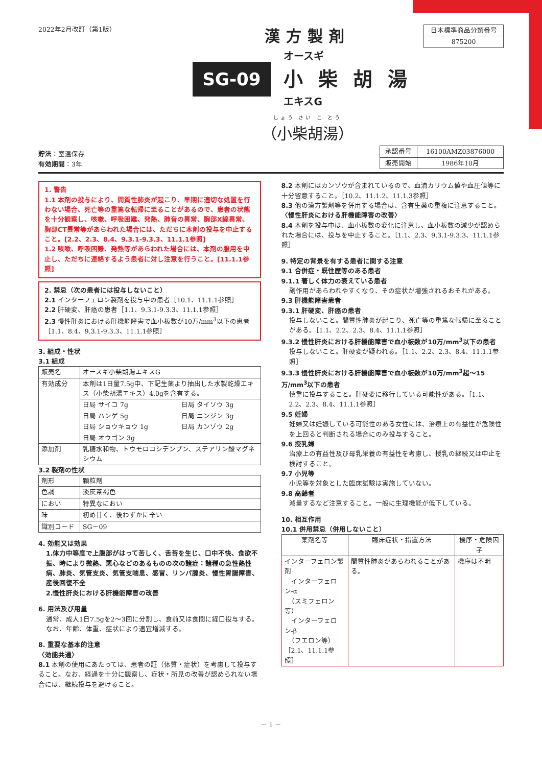2022年2月改訂（第1版）
漢方製剤
SG-09
オースギ
小柴胡湯
エキスG
しょう さい こ とう
（小柴胡湯）
| 日本標準商品分類番号 |
| 875200 |
貯法：室温保存
有効期間：3年
| 承認番号 | 16100AMZ03876000 |
| 販売開始 | 1986年10月 |
1. 警告
1.1 本剤の投与により、間質性肺炎が起こり、早期に適切な処置を行わない場合、死亡等の重篤な転帰に至ることがあるので、患者の状態を十分観察し、咳嗽、呼吸困難、発熱、肺音の異常、胸部X線異常、胸部CT異常等があらわれた場合には、ただちに本剤の投与を中止すること。[2.2、2.3、8.4、9.3.1-9.3.3、11.1.1参照]
1.2 咳嗽、呼吸困難、発熱等があらわれた場合には、本剤の服用を中止し、ただちに連絡するよう患者に対し注意を行うこと。[11.1.1参照]
2. 禁忌（次の患者には投与しないこと）
2.1 インターフェロン製剤を投与中の患者［10.1、11.1.1参照］
2.2 肝硬変、肝癌の患者［1.1、9.3.1-9.3.3、11.1.1参照］
2.3 慢性肝炎における肝機能障害で血小板数が10万/mm<sup>3</sup>以下の患者［1.1、8.4、9.3.1-9.3.3、11.1.1参照］
3. 組成・性状
3.1 組成
| 販売名 | オースギ小柴胡湯エキスG | |
| 有効成分 | 本剤は1日量7.5g中、下記生薬より抽出した水製乾燥エキス（小柴胡湯エキス）4.0gを含有する。 | |
| | 日局 サイコ 7g | 日局 タイソウ 3g |
| | 日局 ハンゲ 5g | 日局 ニンジン 3g |
| | 日局 ショウキョウ 1g | 日局 カンゾウ 2g |
| | 日局 オウゴン 3g | |
| 添加剤 | 乳糖水和物、トウモロコシデンプン、ステアリン酸マグネシウム | |
3.2 製剤の性状
| 剤形 | 顆粒剤 |
| 色調 | 淡灰茶褐色 |
| におい | 特異なにおい |
| 味 | 初め甘く、後わずかに辛い |
| 識別コード | SG－09 |
4. 効能又は効果
1.体力中等度で上腹部がはって苦しく、舌苔を生じ、口中不快、食欲不振、時により微熱、悪心などのあるものの次の諸症：諸種の急性熱性病、肺炎、気管支炎、気管支喘息、感冒、リンパ腺炎、慢性胃腸障害、産後回復不全
2.慢性肝炎における肝機能障害の改善
6. 用法及び用量
通常、成人1日7.5gを2～3回に分割し、食前又は食間に経口投与する。なお、年齢、体重、症状により適宜増減する。
8. 重要な基本的注意
〈効能共通〉
8.1 本剤の使用にあたっては、患者の証（体質・症状）を考慮して投与すること。なお、経過を十分に観察し、症状・所見の改善が認められない場合には、継続投与を避けること。
8.2 本剤にはカンゾウが含まれているので、血清カリウム値や血圧値等に十分留意すること。［10.2、11.1.2、11.1.3参照］
8.3 他の漢方製剤等を併用する場合は、含有生薬の重複に注意すること。
〈慢性肝炎における肝機能障害の改善〉
8.4 本剤を投与中は、血小板数の変化に注意し、血小板数の減少が認められた場合には、投与を中止すること。［1.1、2.3、9.3.1-9.3.3、11.1.1参照］
9. 特定の背景を有する患者に関する注意
9.1 合併症・既往歴等のある患者
9.1.1 著しく体力の衰えている患者
副作用があらわれやすくなり、その症状が増強されるおそれがある。
9.3 肝機能障害患者
9.3.1 肝硬変、肝癌の患者
投与しないこと。間質性肺炎が起こり、死亡等の重篤な転帰に至ることがある。［1.1、2.2、2.3、8.4、11.1.1参照］
9.3.2 慢性肝炎における肝機能障害で血小板数が10万/mm<sup>3</sup>以下の患者
投与しないこと。肝硬変が疑われる。［1.1、2.2、2.3、8.4、11.1.1参照］
9.3.3 慢性肝炎における肝機能障害で血小板数が10万/mm<sup>3</sup>超～15万/mm<sup>3</sup>以下の患者
慎重に投与すること。肝硬変に移行している可能性がある。［1.1、2.2、2.3、8.4、11.1.1参照］
9.5 妊婦
妊婦又は妊娠している可能性のある女性には、治療上の有益性が危険性を上回ると判断される場合にのみ投与すること。
9.6 授乳婦
治療上の有益性及び母乳栄養の有益性を考慮し、授乳の継続又は中止を検討すること。
9.7 小児等
小児等を対象とした臨床試験は実施していない。
9.8 高齢者
減量するなど注意すること。一般に生理機能が低下している。
10. 相互作用
10.1 併用禁忌（併用しないこと）
| 薬剤名等 | 臨床症状・措置方法 | 機序・危険因子 |
| --- | --- | --- |
| インターフェロン製剤 インターフェロン-α （スミフェロン等） インターフェロン-β （フエロン等） ［2.1、11.1.1参照］ | 間質性肺炎があらわれることがある。 | 機序は不明 |
－ 1 －